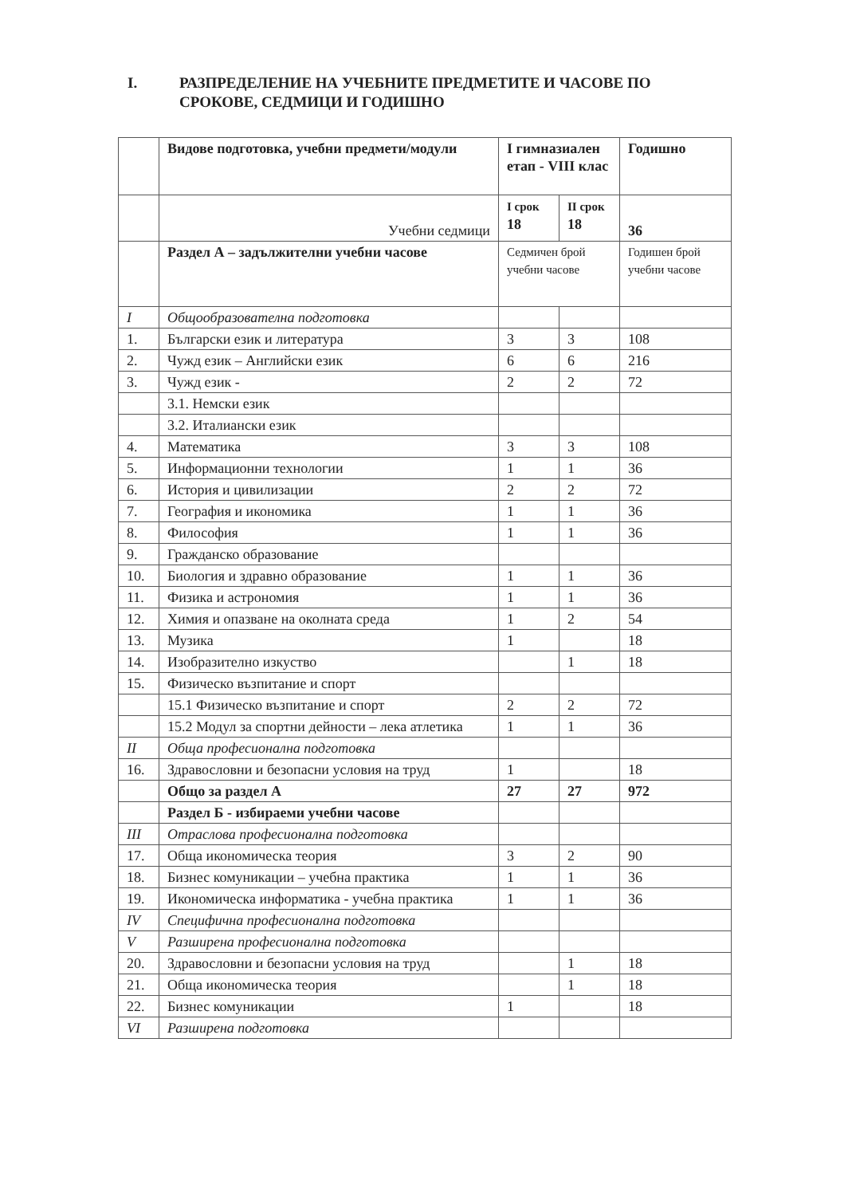I. РАЗПРЕДЕЛЕНИЕ НА УЧЕБНИТЕ ПРЕДМЕТИТЕ И ЧАСОВЕ ПО
СРОКОВЕ, СЕДМИЦИ И ГОДИШНО
| | Видове подготовка, учебни предмети/модули | I гимназиален етап - VIII клас | | Годишно |
| --- | --- | --- | --- | --- |
| | Учебни седмици | I срок 18 | II срок 18 | 36 |
| | Раздел А – задължителни учебни часове | Седмичен брой учебни часове | | Годишен брой учебни часове |
| I | Общообразователна подготовка | | | |
| 1. | Български език и литература | 3 | 3 | 108 |
| 2. | Чужд език – Английски език | 6 | 6 | 216 |
| 3. | Чужд език - | 2 | 2 | 72 |
| | 3.1. Немски език | | | |
| | 3.2. Италиански език | | | |
| 4. | Математика | 3 | 3 | 108 |
| 5. | Информационни технологии | 1 | 1 | 36 |
| 6. | История и цивилизации | 2 | 2 | 72 |
| 7. | География и икономика | 1 | 1 | 36 |
| 8. | Философия | 1 | 1 | 36 |
| 9. | Гражданско образование | | | |
| 10. | Биология и здравно образование | 1 | 1 | 36 |
| 11. | Физика и астрономия | 1 | 1 | 36 |
| 12. | Химия и опазване на околната среда | 1 | 2 | 54 |
| 13. | Музика | 1 | | 18 |
| 14. | Изобразително изкуство | | 1 | 18 |
| 15. | Физическо възпитание и спорт | | | |
| | 15.1 Физическо възпитание и спорт | 2 | 2 | 72 |
| | 15.2 Модул за спортни дейности – лека атлетика | 1 | 1 | 36 |
| II | Обща професионална подготовка | | | |
| 16. | Здравословни и безопасни условия на труд | 1 | | 18 |
| | Общо за раздел А | 27 | 27 | 972 |
| | Раздел Б - избираеми учебни часове | | | |
| III | Отраслова професионална подготовка | | | |
| 17. | Обща икономическа теория | 3 | 2 | 90 |
| 18. | Бизнес комуникации – учебна практика | 1 | 1 | 36 |
| 19. | Икономическа информатика - учебна практика | 1 | 1 | 36 |
| IV | Специфична професионална подготовка | | | |
| V | Разширена професионална подготовка | | | |
| 20. | Здравословни и безопасни условия на труд | | 1 | 18 |
| 21. | Обща икономическа теория | | 1 | 18 |
| 22. | Бизнес комуникации | 1 | | 18 |
| VI | Разширена подготовка | | | |